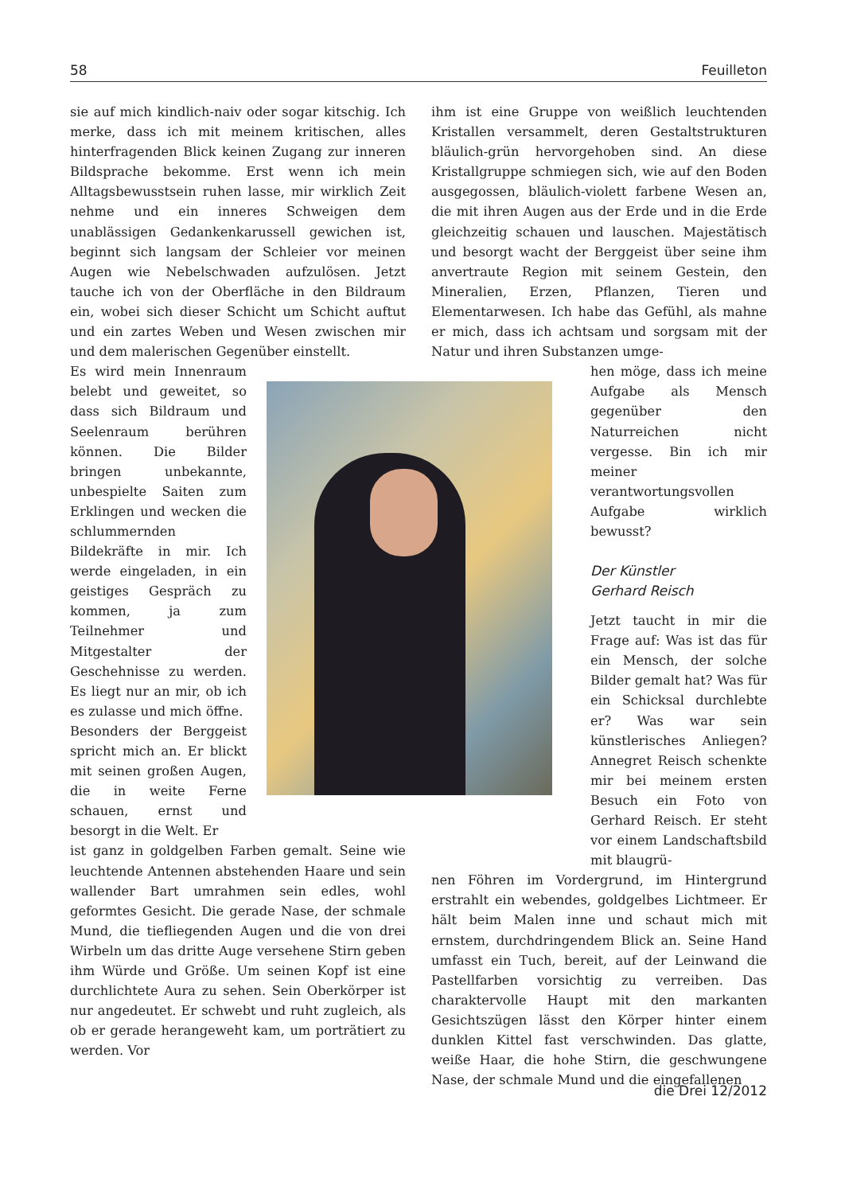58 Feuilleton
sie auf mich kindlich-naiv oder sogar kitschig. Ich merke, dass ich mit meinem kritischen, alles hinterfragenden Blick keinen Zugang zur inneren Bildsprache bekomme. Erst wenn ich mein Alltagsbewusstsein ruhen lasse, mir wirklich Zeit nehme und ein inneres Schweigen dem unablässigen Gedankenkarussell gewichen ist, beginnt sich langsam der Schleier vor meinen Augen wie Nebelschwaden aufzulösen. Jetzt tauche ich von der Oberfläche in den Bildraum ein, wobei sich dieser Schicht um Schicht auftut und ein zartes Weben und Wesen zwischen mir und dem malerischen Gegenüber einstellt.
Es wird mein Innenraum belebt und geweitet, so dass sich Bildraum und Seelenraum berühren können. Die Bilder bringen unbekannte, unbespielte Saiten zum Erklingen und wecken die schlummernden Bildekräfte in mir. Ich werde eingeladen, in ein geistiges Gespräch zu kommen, ja zum Teilnehmer und Mitgestalter der Geschehnisse zu werden. Es liegt nur an mir, ob ich es zulasse und mich öffne.
Besonders der Berggeist spricht mich an. Er blickt mit seinen großen Augen, die in weite Ferne schauen, ernst und besorgt in die Welt. Er
ist ganz in goldgelben Farben gemalt. Seine wie leuchtende Antennen abstehenden Haare und sein wallender Bart umrahmen sein edles, wohl geformtes Gesicht. Die gerade Nase, der schmale Mund, die tiefliegenden Augen und die von drei Wirbeln um das dritte Auge versehene Stirn geben ihm Würde und Größe. Um seinen Kopf ist eine durchlichtete Aura zu sehen. Sein Oberkörper ist nur angedeutet. Er schwebt und ruht zugleich, als ob er gerade herangeweht kam, um porträtiert zu werden. Vor
ihm ist eine Gruppe von weißlich leuchtenden Kristallen versammelt, deren Gestaltstrukturen bläulich-grün hervorgehoben sind. An diese Kristallgruppe schmiegen sich, wie auf den Boden ausgegossen, bläulich-violett farbene Wesen an, die mit ihren Augen aus der Erde und in die Erde gleichzeitig schauen und lauschen. Majestätisch und besorgt wacht der Berggeist über seine ihm anvertraute Region mit seinem Gestein, den Mineralien, Erzen, Pflanzen, Tieren und Elementarwesen. Ich habe das Gefühl, als mahne er mich, dass ich achtsam und sorgsam mit der Natur und ihren Substanzen umge-
hen möge, dass ich meine Aufgabe als Mensch gegenüber den Naturreichen nicht vergesse. Bin ich mir meiner verantwortungsvollen Aufgabe wirklich bewusst?
Der Künstler
Gerhard Reisch
Jetzt taucht in mir die Frage auf: Was ist das für ein Mensch, der solche Bilder gemalt hat? Was für ein Schicksal durchlebte er? Was war sein künstlerisches Anliegen? Annegret Reisch schenkte mir bei meinem ersten Besuch ein Foto von Gerhard Reisch. Er steht vor einem Landschaftsbild mit blaugrü-
nen Föhren im Vordergrund, im Hintergrund erstrahlt ein webendes, goldgelbes Lichtmeer. Er hält beim Malen inne und schaut mich mit ernstem, durchdringendem Blick an. Seine Hand umfasst ein Tuch, bereit, auf der Leinwand die Pastellfarben vorsichtig zu verreiben. Das charaktervolle Haupt mit den markanten Gesichtszügen lässt den Körper hinter einem dunklen Kittel fast verschwinden. Das glatte, weiße Haar, die hohe Stirn, die geschwungene Nase, der schmale Mund und die eingefallenen
die Drei 12/2012